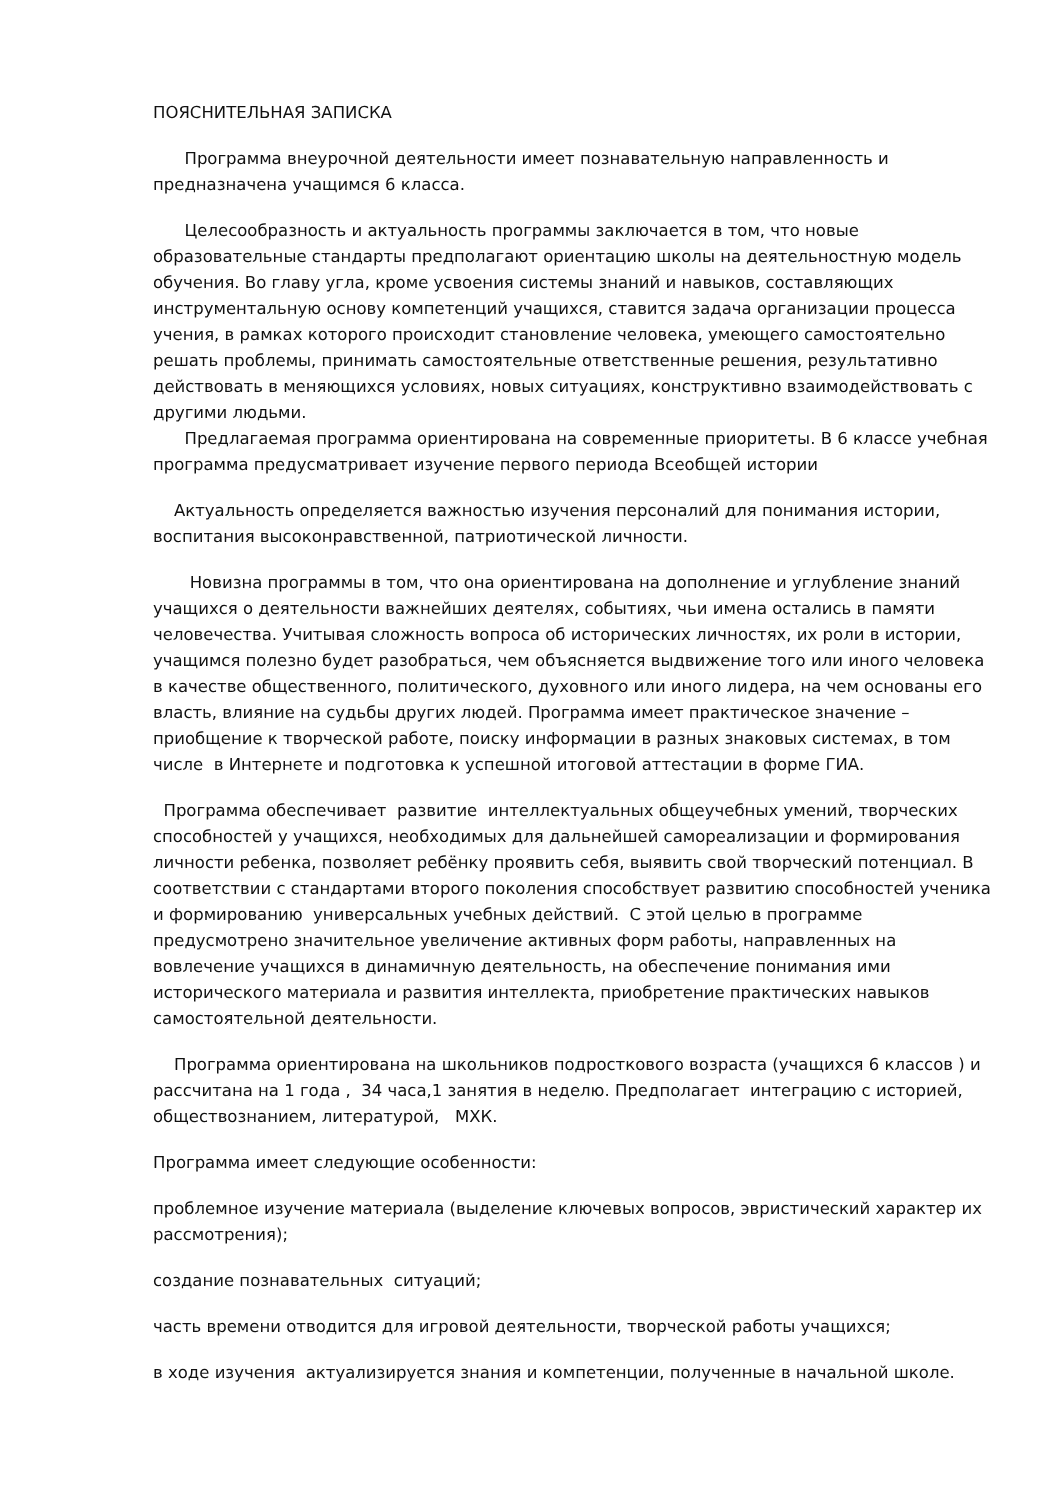ПОЯСНИТЕЛЬНАЯ ЗАПИСКА
Программа внеурочной деятельности имеет познавательную направленность и предназначена учащимся 6 класса.
Целесообразность и актуальность программы заключается в том, что новые образовательные стандарты предполагают ориентацию школы на деятельностную модель обучения. Во главу угла, кроме усвоения системы знаний и навыков, составляющих инструментальную основу компетенций учащихся, ставится задача организации процесса учения, в рамках которого происходит становление человека, умеющего самостоятельно решать проблемы, принимать самостоятельные ответственные решения, результативно действовать в меняющихся условиях, новых ситуациях, конструктивно взаимодействовать с другими людьми.
Предлагаемая программа ориентирована на современные приоритеты. В 6 классе учебная программа предусматривает изучение первого периода Всеобщей истории
Актуальность определяется важностью изучения персоналий для понимания истории, воспитания высоконравственной, патриотической личности.
Новизна программы в том, что она ориентирована на дополнение и углубление знаний учащихся о деятельности важнейших деятелях, событиях, чьи имена остались в памяти человечества. Учитывая сложность вопроса об исторических личностях, их роли в истории, учащимся полезно будет разобраться, чем объясняется выдвижение того или иного человека в качестве общественного, политического, духовного или иного лидера, на чем основаны его власть, влияние на судьбы других людей. Программа имеет практическое значение – приобщение к творческой работе, поиску информации в разных знаковых системах, в том числе в Интернете и подготовка к успешной итоговой аттестации в форме ГИА.
Программа обеспечивает развитие интеллектуальных общеучебных умений, творческих способностей у учащихся, необходимых для дальнейшей самореализации и формирования личности ребенка, позволяет ребёнку проявить себя, выявить свой творческий потенциал. В соответствии с стандартами второго поколения способствует развитию способностей ученика и формированию универсальных учебных действий. С этой целью в программе предусмотрено значительное увеличение активных форм работы, направленных на вовлечение учащихся в динамичную деятельность, на обеспечение понимания ими исторического материала и развития интеллекта, приобретение практических навыков самостоятельной деятельности.
Программа ориентирована на школьников подросткового возраста (учащихся 6 классов ) и рассчитана на 1 года , 34 часа,1 занятия в неделю. Предполагает интеграцию с историей, обществознанием, литературой, МХК.
Программа имеет следующие особенности:
проблемное изучение материала (выделение ключевых вопросов, эвристический характер их рассмотрения);
создание познавательных ситуаций;
часть времени отводится для игровой деятельности, творческой работы учащихся;
в ходе изучения актуализируется знания и компетенции, полученные в начальной школе.